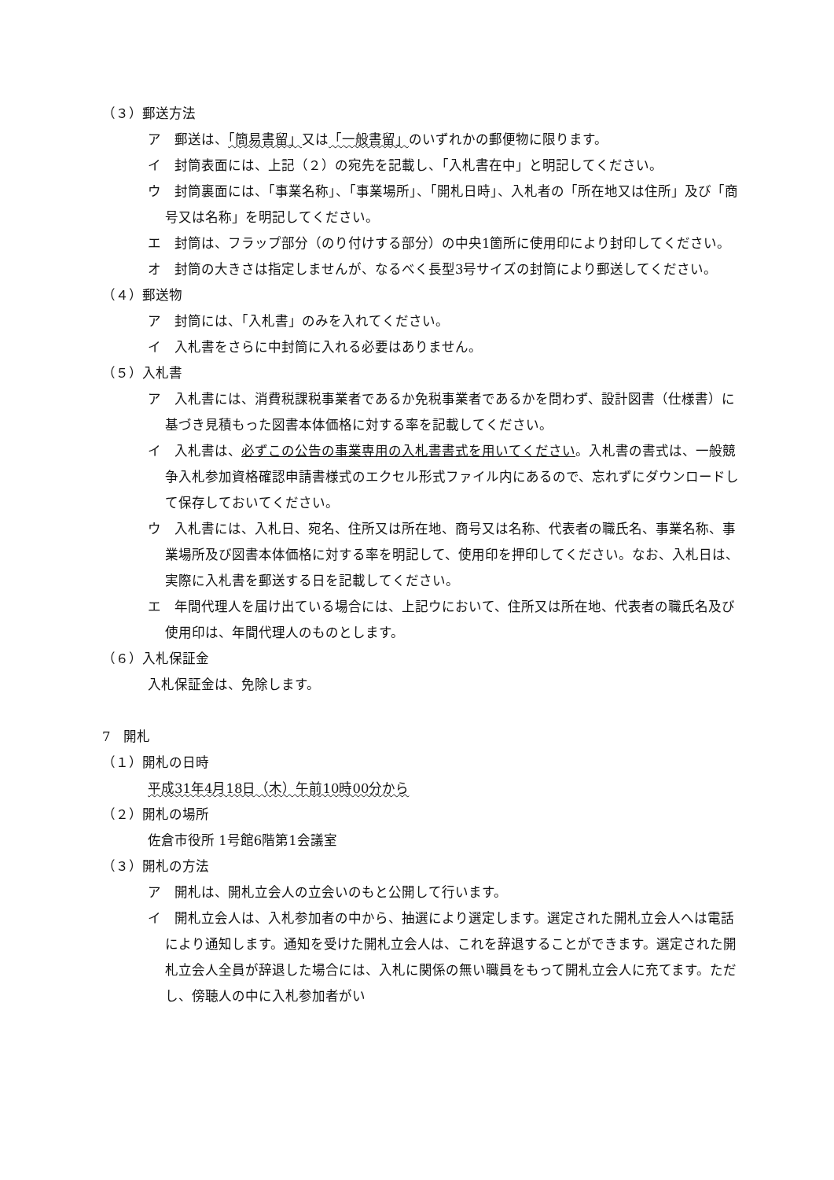（３）郵送方法
ア　郵送は、「簡易書留」又は「一般書留」のいずれかの郵便物に限ります。
イ　封筒表面には、上記（２）の宛先を記載し、「入札書在中」と明記してください。
ウ　封筒裏面には、「事業名称」、「事業場所」、「開札日時」、入札者の「所在地又は住所」及び「商号又は名称」を明記してください。
エ　封筒は、フラップ部分（のり付けする部分）の中央1箇所に使用印により封印してください。
オ　封筒の大きさは指定しませんが、なるべく長型3号サイズの封筒により郵送してください。
（４）郵送物
ア　封筒には、「入札書」のみを入れてください。
イ　入札書をさらに中封筒に入れる必要はありません。
（５）入札書
ア　入札書には、消費税課税事業者であるか免税事業者であるかを問わず、設計図書（仕様書）に基づき見積もった図書本体価格に対する率を記載してください。
イ　入札書は、必ずこの公告の事業専用の入札書書式を用いてください。入札書の書式は、一般競争入札参加資格確認申請書様式のエクセル形式ファイル内にあるので、忘れずにダウンロードして保存しておいてください。
ウ　入札書には、入札日、宛名、住所又は所在地、商号又は名称、代表者の職氏名、事業名称、事業場所及び図書本体価格に対する率を明記して、使用印を押印してください。なお、入札日は、実際に入札書を郵送する日を記載してください。
エ　年間代理人を届け出ている場合には、上記ウにおいて、住所又は所在地、代表者の職氏名及び使用印は、年間代理人のものとします。
（６）入札保証金
入札保証金は、免除します。
7　開札
（１）開札の日時
平成31年4月18日（木）午前10時00分から
（２）開札の場所
佐倉市役所 1号館6階第1会議室
（３）開札の方法
ア　開札は、開札立会人の立会いのもと公開して行います。
イ　開札立会人は、入札参加者の中から、抽選により選定します。選定された開札立会人へは電話により通知します。通知を受けた開札立会人は、これを辞退することができます。選定された開札立会人全員が辞退した場合には、入札に関係の無い職員をもって開札立会人に充てます。ただし、傍聴人の中に入札参加者がい